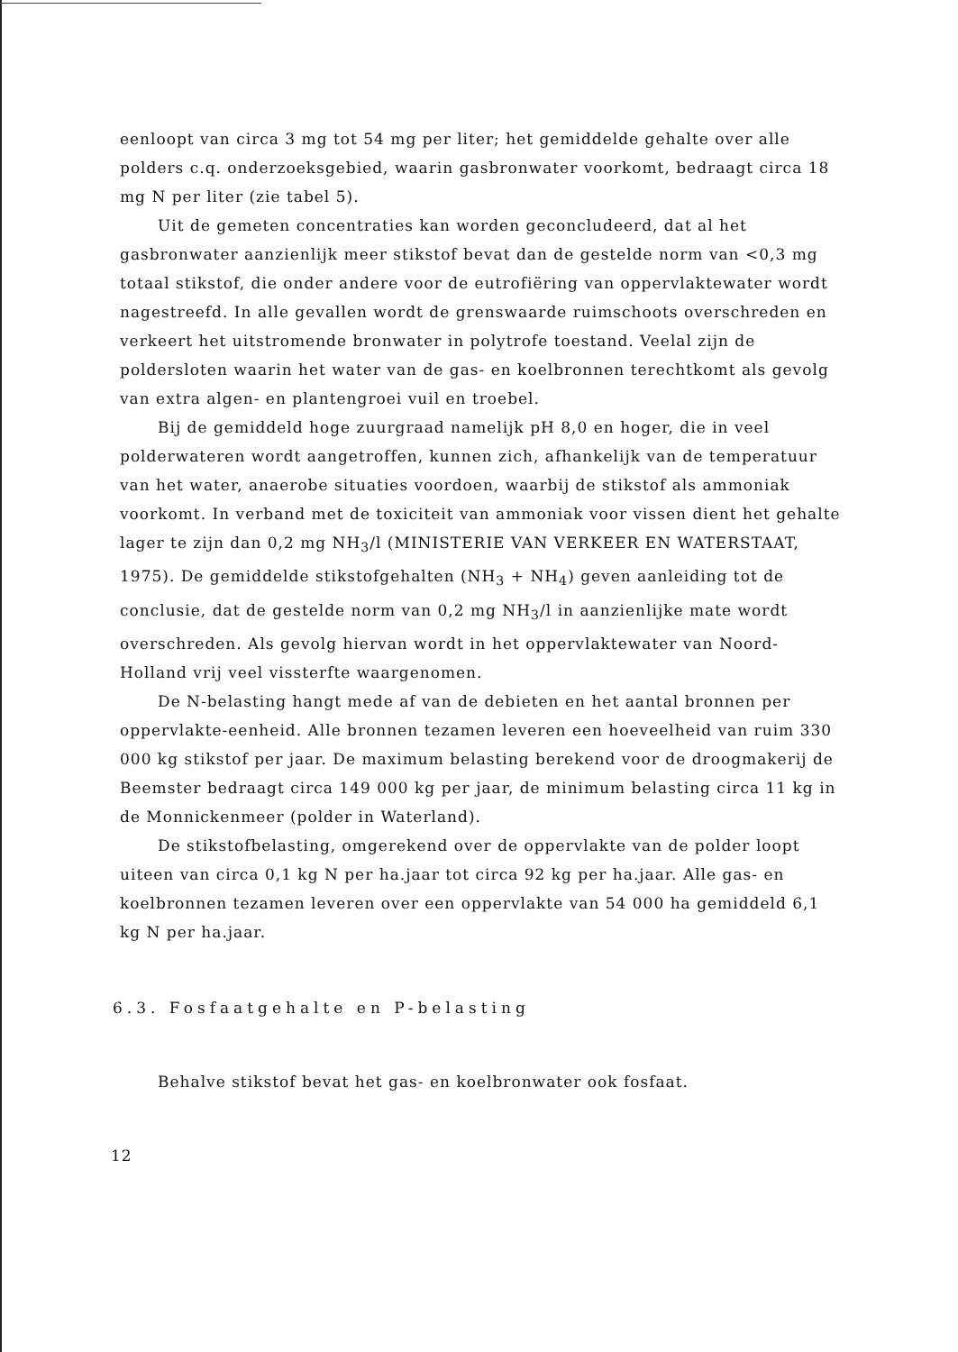eenloopt van circa 3 mg tot 54 mg per liter; het gemiddelde gehalte over alle polders c.q. onderzoeksgebied, waarin gasbronwater voorkomt, bedraagt circa 18 mg N per liter (zie tabel 5).
Uit de gemeten concentraties kan worden geconcludeerd, dat al het gasbronwater aanzienlijk meer stikstof bevat dan de gestelde norm van <0,3 mg totaal stikstof, die onder andere voor de eutrofiëring van oppervlaktewater wordt nagestreefd. In alle gevallen wordt de grenswaarde ruimschoots overschreden en verkeert het uitstromende bronwater in polytrofe toestand. Veelal zijn de poldersloten waarin het water van de gas- en koelbronnen terechtkomt als gevolg van extra algen- en plantengroei vuil en troebel.
Bij de gemiddeld hoge zuurgraad namelijk pH 8,0 en hoger, die in veel polderwateren wordt aangetroffen, kunnen zich, afhankelijk van de temperatuur van het water, anaerobe situaties voordoen, waarbij de stikstof als ammoniak voorkomt. In verband met de toxiciteit van ammoniak voor vissen dient het gehalte lager te zijn dan 0,2 mg NH<sub>3</sub>/l (MINISTERIE VAN VERKEER EN WATERSTAAT, 1975). De gemiddelde stikstofgehalten (NH<sub>3</sub> + NH<sub>4</sub>) geven aanleiding tot de conclusie, dat de gestelde norm van 0,2 mg NH<sub>3</sub>/l in aanzienlijke mate wordt overschreden. Als gevolg hiervan wordt in het oppervlaktewater van Noord-Holland vrij veel vissterfte waargenomen.
De N-belasting hangt mede af van de debieten en het aantal bronnen per oppervlakte-eenheid. Alle bronnen tezamen leveren een hoeveelheid van ruim 330 000 kg stikstof per jaar. De maximum belasting berekend voor de droogmakerij de Beemster bedraagt circa 149 000 kg per jaar, de minimum belasting circa 11 kg in de Monnickenmeer (polder in Waterland).
De stikstofbelasting, omgerekend over de oppervlakte van de polder loopt uiteen van circa 0,1 kg N per ha.jaar tot circa 92 kg per ha.jaar. Alle gas- en koelbronnen tezamen leveren over een oppervlakte van 54 000 ha gemiddeld 6,1 kg N per ha.jaar.
6.3. Fosfaatgehalte en P-belasting
Behalve stikstof bevat het gas- en koelbronwater ook fosfaat.
12